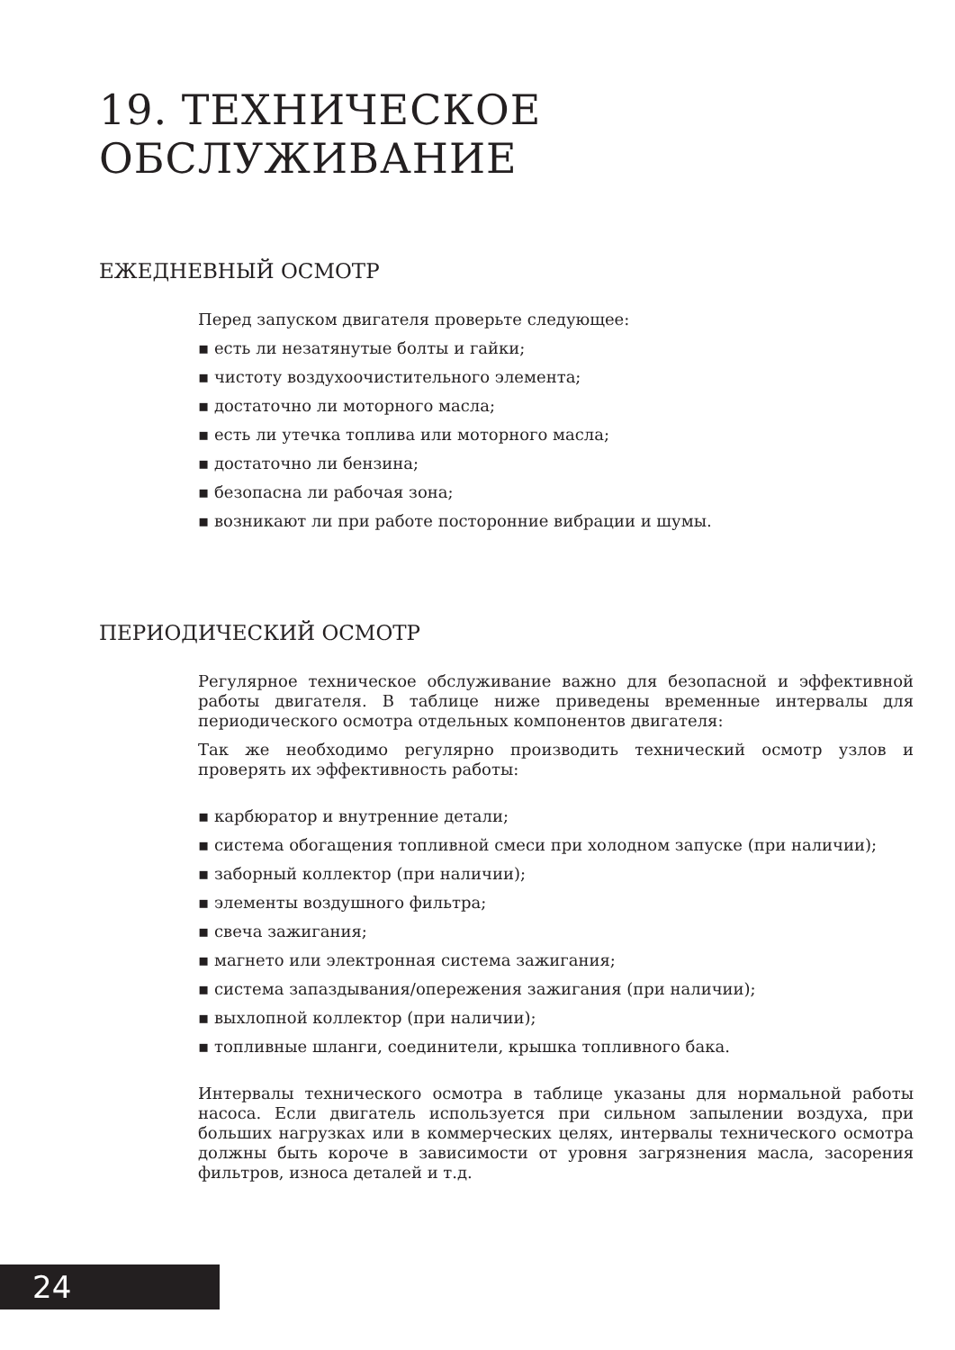19. ТЕХНИЧЕСКОЕ ОБСЛУЖИВАНИЕ
ЕЖЕДНЕВНЫЙ ОСМОТР
Перед запуском двигателя проверьте следующее:
▪ есть ли незатянутые болты и гайки;
▪ чистоту воздухоочистительного элемента;
▪ достаточно ли моторного масла;
▪ есть ли утечка топлива или моторного масла;
▪ достаточно ли бензина;
▪ безопасна ли рабочая зона;
▪ возникают ли при работе посторонние вибрации и шумы.
ПЕРИОДИЧЕСКИЙ ОСМОТР
Регулярное техническое обслуживание важно для безопасной и эффективной работы двигателя. В таблице ниже приведены временные интервалы для периодического осмотра отдельных компонентов двигателя:
Так же необходимо регулярно производить технический осмотр узлов и проверять их эффективность работы:
▪ карбюратор и внутренние детали;
▪ система обогащения топливной смеси при холодном запуске (при наличии);
▪ заборный коллектор (при наличии);
▪ элементы воздушного фильтра;
▪ свеча зажигания;
▪ магнето или электронная система зажигания;
▪ система запаздывания/опережения зажигания (при наличии);
▪ выхлопной коллектор (при наличии);
▪ топливные шланги, соединители, крышка топливного бака.
Интервалы технического осмотра в таблице указаны для нормальной работы насоса. Если двигатель используется при сильном запылении воздуха, при больших нагрузках или в коммерческих целях, интервалы технического осмотра должны быть короче в зависимости от уровня загрязнения масла, засорения фильтров, износа деталей и т.д.
24